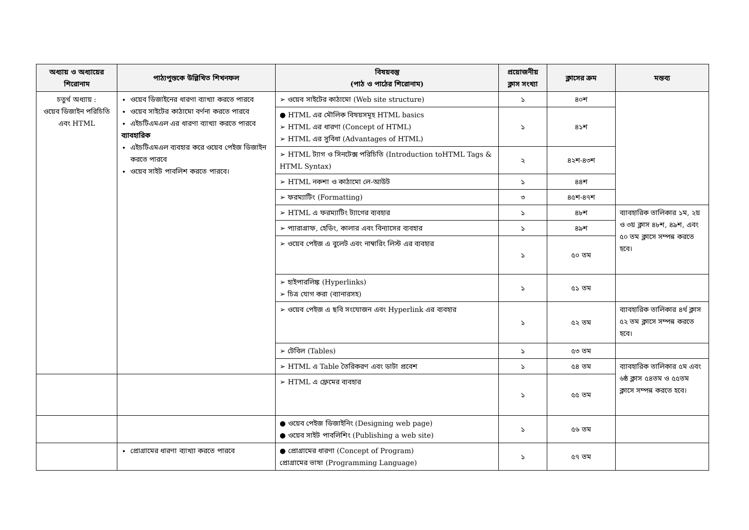| অধ্যায় ও অধ্যায়ের শিরোনাম | পাঠ্যপুস্তকে উল্লিখিত শিখনফল | বিষয়বস্তু (পাঠ ও পাঠের শিরোনাম) | প্রয়োজনীয় ক্লাস সংখ্যা | ক্লাসের ক্রম | মন্তব্য |
| --- | --- | --- | --- | --- | --- |
| চতুর্থ অধ্যায় : ওয়েব ডিজাইন পরিচিতি এবং HTML | ওয়েব ডিজাইনের ধারণা ব্যাখ্যা করতে পারবে ওয়েব সাইটের কাঠামো বর্ণনা করতে পারবে এইচটিএমএল এর ধারণা ব্যাখ্যা করতে পারবে ব্যাবহারিক এইচটিএমএল ব্যবহার করে ওয়েব পেইজ ডিজাইন করতে পারবে ওয়েব সাইট পাবলিশ করতে পারবে। | ➢ ওয়েব সাইটের কাঠামো (Web site structure) | ১ | ৪০শ | |
| | | ● HTML এর মৌলিক বিষয়সমূহ HTML basics ➢ HTML এর ধারণা (Concept of HTML) ➢ HTML এর সুবিধা (Advantages of HTML) | ১ | ৪১শ | |
| | | ➢ HTML ট্যাগ ও সিনটেক্স পরিচিতি (Introduction toHTML Tags & HTML Syntax) | ২ | ৪২শ-৪৩শ | |
| | | ➢ HTML নকশা ও কাঠামো লে-আউট | ১ | ৪৪শ | |
| | | ➢ ফরম্যাটিং (Formatting) | ৩ | ৪৫শ-৪৭শ | |
| | | ➢ HTML এ ফরম্যাটিং ট্যাগের ব্যবহার | ১ | ৪৮শ | ব্যাবহারিক তালিকার ১ম, ২য় ও ৩য় ক্লাস ৪৮শ, ৪৯শ, এবং ৫০ তম ক্লাসে সম্পন্ন করতে হবে। |
| | | ➢ প্যারাগ্রাফ, হেডিং, কালার এবং বিন্যাসের ব্যবহার | ১ | ৪৯শ | |
| | | ➢ ওয়েব পেইজ এ বুলেট এবং নাম্বারিং লিস্ট এর ব্যবহার | ১ | ৫০ তম | |
| | | ➢ হাইপারলিঙ্ক (Hyperlinks) ➢ চিত্র যোগ করা (ব্যানারসহ) | ১ | ৫১ তম | |
| | | ➢ ওয়েব পেইজ এ ছবি সংযোজন এবং Hyperlink এর ব্যবহার | ১ | ৫২ তম | ব্যাবহারিক তালিকার ৪র্থ ক্লাস ৫২ তম ক্লাসে সম্পন্ন করতে হবে। |
| | | ➢ টেবিল (Tables) | ১ | ৫৩ তম | |
| | | ➢ HTML এ Table তৈরিকরণ এবং ডাটা প্রবেশ | ১ | ৫৪ তম | ব্যাবহারিক তালিকার ৫ম এবং ৬ষ্ঠ ক্লাস ৫৪তম ও ৫৫তম ক্লাসে সম্পন্ন করতে হবে। |
| | | ➢ HTML এ ফ্রেমের ব্যবহার | ১ | ৫৫ তম | |
| | | ● ওয়েব পেইজ ডিজাইনিং (Designing web page) ● ওয়েব সাইট পাবলিশিং (Publishing a web site) | ১ | ৫৬ তম | |
| | প্রোগ্রামের ধারণা ব্যাখ্যা করতে পারবে | ● প্রোগ্রামের ধারণা (Concept of Program) প্রোগ্রামের ভাষা (Programming Language) | ১ | ৫৭ তম | |